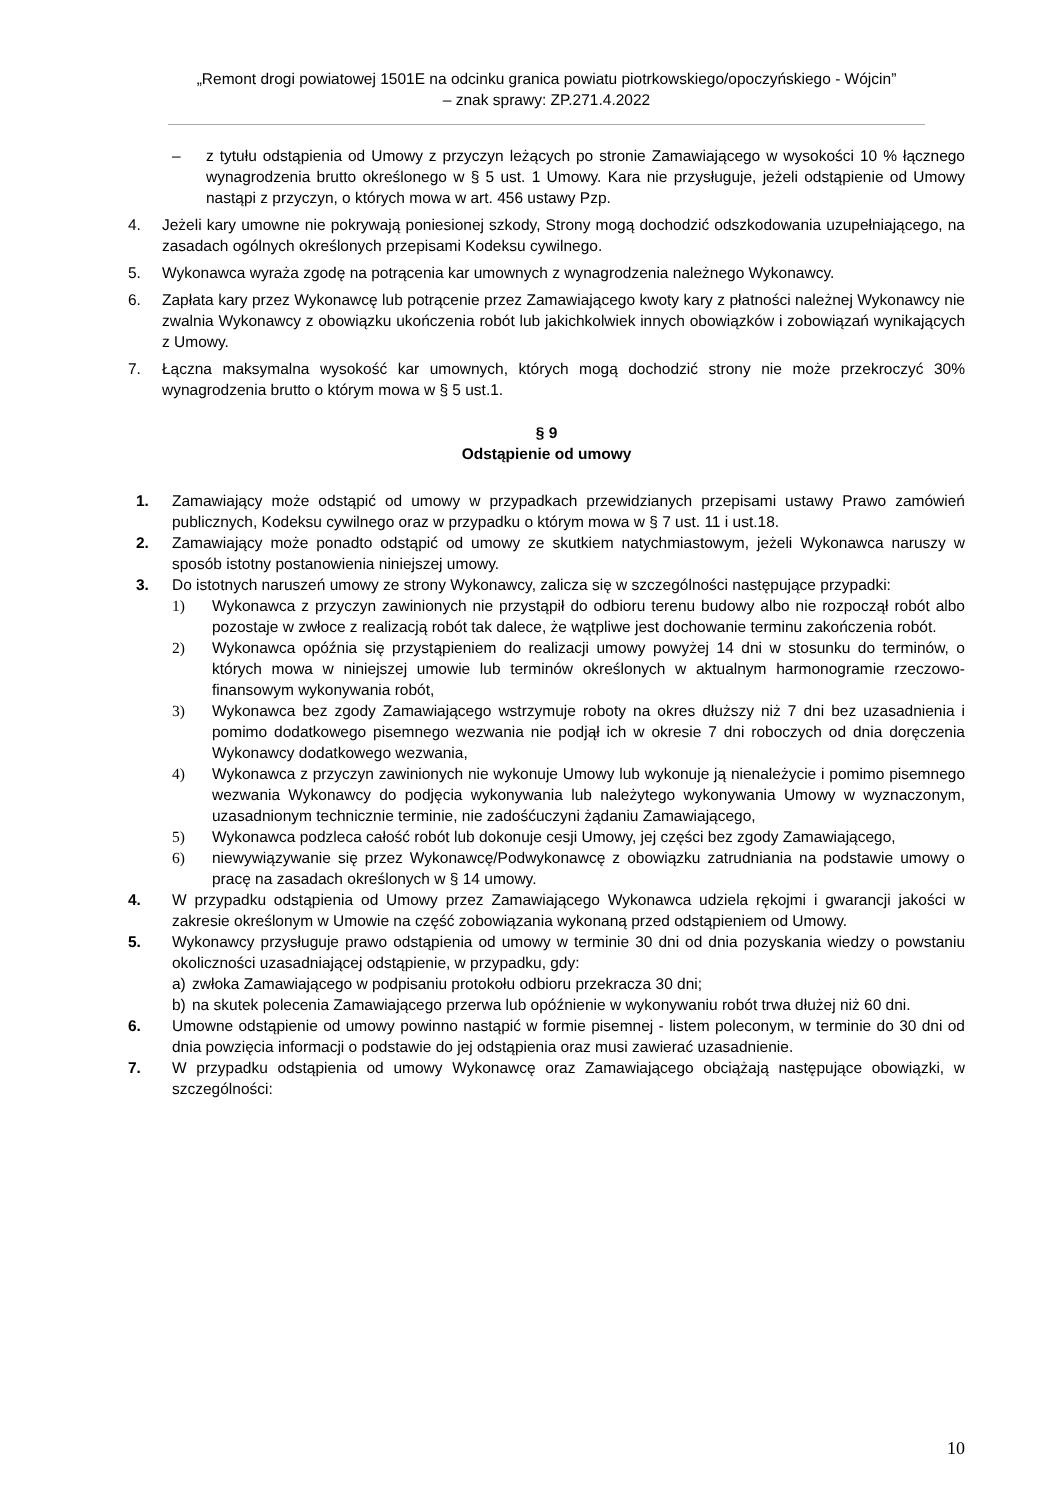„Remont drogi powiatowej 1501E na odcinku granica powiatu piotrkowskiego/opoczyńskiego - Wójcin”
– znak sprawy: ZP.271.4.2022
– z tytułu odstąpienia od Umowy z przyczyn leżących po stronie Zamawiającego w wysokości 10 % łącznego wynagrodzenia brutto określonego w § 5 ust. 1 Umowy. Kara nie przysługuje, jeżeli odstąpienie od Umowy nastąpi z przyczyn, o których mowa w art. 456 ustawy Pzp.
4. Jeżeli kary umowne nie pokrywają poniesionej szkody, Strony mogą dochodzić odszkodowania uzupełniającego, na zasadach ogólnych określonych przepisami Kodeksu cywilnego.
5. Wykonawca wyraża zgodę na potrącenia kar umownych z wynagrodzenia należnego Wykonawcy.
6. Zapłata kary przez Wykonawcę lub potrącenie przez Zamawiającego kwoty kary z płatności należnej Wykonawcy nie zwalnia Wykonawcy z obowiązku ukończenia robót lub jakichkolwiek innych obowiązków i zobowiązań wynikających z Umowy.
7. Łączna maksymalna wysokość kar umownych, których mogą dochodzić strony nie może przekroczyć 30% wynagrodzenia brutto o którym mowa w § 5 ust.1.
§ 9
Odstąpienie od umowy
1. Zamawiający może odstąpić od umowy w przypadkach przewidzianych przepisami ustawy Prawo zamówień publicznych, Kodeksu cywilnego oraz w przypadku o którym mowa w § 7 ust. 11 i ust.18.
2. Zamawiający może ponadto odstąpić od umowy ze skutkiem natychmiastowym, jeżeli Wykonawca naruszy w sposób istotny postanowienia niniejszej umowy.
3. Do istotnych naruszeń umowy ze strony Wykonawcy, zalicza się w szczególności następujące przypadki:
1) Wykonawca z przyczyn zawinionych nie przystąpił do odbioru terenu budowy albo nie rozpoczął robót albo pozostaje w zwłoce z realizacją robót tak dalece, że wątpliwe jest dochowanie terminu zakończenia robót.
2) Wykonawca opóźnia się przystąpieniem do realizacji umowy powyżej 14 dni w stosunku do terminów, o których mowa w niniejszej umowie lub terminów określonych w aktualnym harmonogramie rzeczowo-finansowym wykonywania robót,
3) Wykonawca bez zgody Zamawiającego wstrzymuje roboty na okres dłuższy niż 7 dni bez uzasadnienia i pomimo dodatkowego pisemnego wezwania nie podjął ich w okresie 7 dni roboczych od dnia doręczenia Wykonawcy dodatkowego wezwania,
4) Wykonawca z przyczyn zawinionych nie wykonuje Umowy lub wykonuje ją nienależycie i pomimo pisemnego wezwania Wykonawcy do podjęcia wykonywania lub należytego wykonywania Umowy w wyznaczonym, uzasadnionym technicznie terminie, nie zadośćuczyni żądaniu Zamawiającego,
5) Wykonawca podzleca całość robót lub dokonuje cesji Umowy, jej części bez zgody Zamawiającego,
6) niewywiązywanie się przez Wykonawcę/Podwykonawcę z obowiązku zatrudniania na podstawie umowy o pracę na zasadach określonych w § 14 umowy.
4. W przypadku odstąpienia od Umowy przez Zamawiającego Wykonawca udziela rękojmi i gwarancji jakości w zakresie określonym w Umowie na część zobowiązania wykonaną przed odstąpieniem od Umowy.
5. Wykonawcy przysługuje prawo odstąpienia od umowy w terminie 30 dni od dnia pozyskania wiedzy o powstaniu okoliczności uzasadniającej odstąpienie, w przypadku, gdy:
a) zwłoka Zamawiającego w podpisaniu protokołu odbioru przekracza 30 dni;
b) na skutek polecenia Zamawiającego przerwa lub opóźnienie w wykonywaniu robót trwa dłużej niż 60 dni.
6. Umowne odstąpienie od umowy powinno nastąpić w formie pisemnej - listem poleconym, w terminie do 30 dni od dnia powzięcia informacji o podstawie do jej odstąpienia oraz musi zawierać uzasadnienie.
7. W przypadku odstąpienia od umowy Wykonawcę oraz Zamawiającego obciążają następujące obowiązki, w szczególności:
10